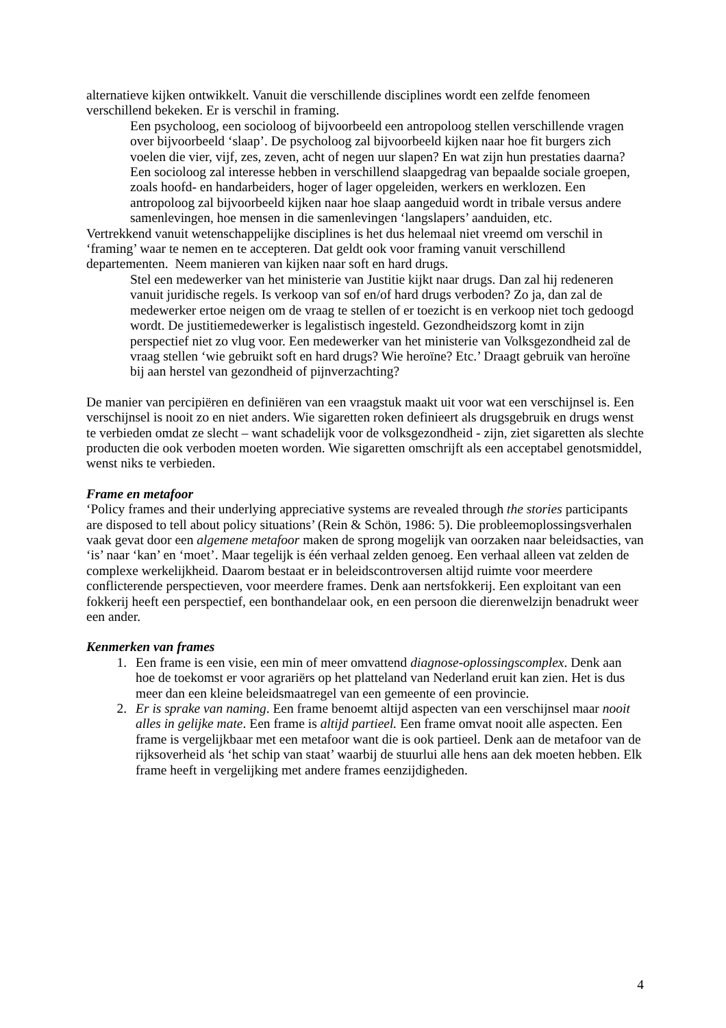alternatieve kijken ontwikkelt. Vanuit die verschillende disciplines wordt een zelfde fenomeen verschillend bekeken. Er is verschil in framing.
Een psycholoog, een socioloog of bijvoorbeeld een antropoloog stellen verschillende vragen over bijvoorbeeld ‘slaap’. De psycholoog zal bijvoorbeeld kijken naar hoe fit burgers zich voelen die vier, vijf, zes, zeven, acht of negen uur slapen? En wat zijn hun prestaties daarna? Een socioloog zal interesse hebben in verschillend slaapgedrag van bepaalde sociale groepen, zoals hoofd- en handarbeiders, hoger of lager opgeleiden, werkers en werklozen. Een antropoloog zal bijvoorbeeld kijken naar hoe slaap aangeduid wordt in tribale versus andere samenlevingen, hoe mensen in die samenlevingen ‘langslapers’ aanduiden, etc.
Vertrekkend vanuit wetenschappelijke disciplines is het dus helemaal niet vreemd om verschil in ‘framing’ waar te nemen en te accepteren. Dat geldt ook voor framing vanuit verschillend departementen. Neem manieren van kijken naar soft en hard drugs.
Stel een medewerker van het ministerie van Justitie kijkt naar drugs. Dan zal hij redeneren vanuit juridische regels. Is verkoop van sof en/of hard drugs verboden? Zo ja, dan zal de medewerker ertoe neigen om de vraag te stellen of er toezicht is en verkoop niet toch gedoogd wordt. De justitiemedewerker is legalistisch ingesteld. Gezondheidszorg komt in zijn perspectief niet zo vlug voor. Een medewerker van het ministerie van Volksgezondheid zal de vraag stellen ‘wie gebruikt soft en hard drugs? Wie heroïne? Etc.’ Draagt gebruik van heroïne bij aan herstel van gezondheid of pijnverzachting?
De manier van percipiëren en definiëren van een vraagstuk maakt uit voor wat een verschijnsel is. Een verschijnsel is nooit zo en niet anders. Wie sigaretten roken definieert als drugsgebruik en drugs wenst te verbieden omdat ze slecht – want schadelijk voor de volksgezondheid - zijn, ziet sigaretten als slechte producten die ook verboden moeten worden. Wie sigaretten omschrijft als een acceptabel genotsmiddel, wenst niks te verbieden.
Frame en metafoor
‘Policy frames and their underlying appreciative systems are revealed through the stories participants are disposed to tell about policy situations’ (Rein & Schön, 1986: 5). Die probleemoplossingsverhalen vaak gevat door een algemene metafoor maken de sprong mogelijk van oorzaken naar beleidsacties, van ‘is’ naar ‘kan’ en ‘moet’. Maar tegelijk is één verhaal zelden genoeg. Een verhaal alleen vat zelden de complexe werkelijkheid. Daarom bestaat er in beleidscontroversen altijd ruimte voor meerdere conflicterende perspectieven, voor meerdere frames. Denk aan nertsfokkerij. Een exploitant van een fokkerij heeft een perspectief, een bonthandelaar ook, en een persoon die dierenwelzijn benadrukt weer een ander.
Kenmerken van frames
1. Een frame is een visie, een min of meer omvattend diagnose-oplossingscomplex. Denk aan hoe de toekomst er voor agrariërs op het platteland van Nederland eruit kan zien. Het is dus meer dan een kleine beleidsmaatregel van een gemeente of een provincie.
2. Er is sprake van naming. Een frame benoemt altijd aspecten van een verschijnsel maar nooit alles in gelijke mate. Een frame is altijd partieel. Een frame omvat nooit alle aspecten. Een frame is vergelijkbaar met een metafoor want die is ook partieel. Denk aan de metafoor van de rijksoverheid als ‘het schip van staat’ waarbij de stuurlui alle hens aan dek moeten hebben. Elk frame heeft in vergelijking met andere frames eenzijdigheden.
4